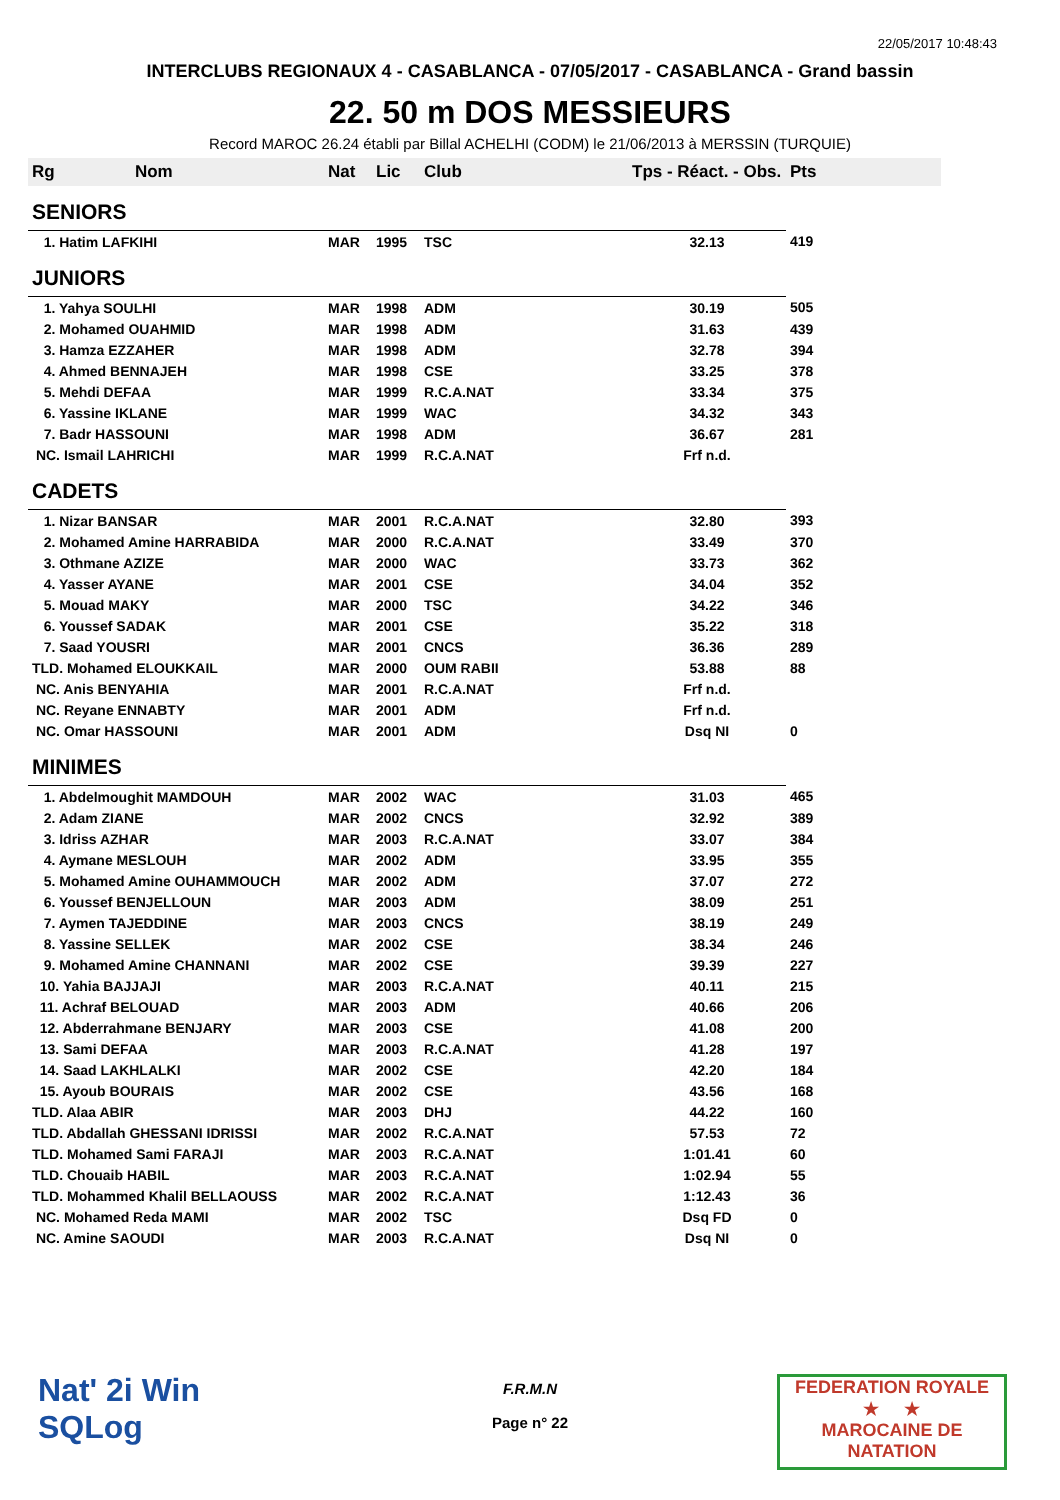22/05/2017 10:48:43
INTERCLUBS REGIONAUX 4 - CASABLANCA - 07/05/2017 - CASABLANCA - Grand bassin
22. 50 m DOS MESSIEURS
Record MAROC 26.24 établi par Billal ACHELHI (CODM) le 21/06/2013 à MERSSIN (TURQUIE)
| Rg Nom | | Nat | Lic | Club | Tps - Réact. - Obs. | Pts |
| --- | --- | --- | --- | --- | --- | --- |
| SENIORS | | | | | | |
| 1. Hatim LAFKIHI | | MAR | 1995 | TSC | 32.13 | 419 |
| JUNIORS | | | | | | |
| 1. Yahya SOULHI | | MAR | 1998 | ADM | 30.19 | 505 |
| 2. Mohamed OUAHMID | | MAR | 1998 | ADM | 31.63 | 439 |
| 3. Hamza EZZAHER | | MAR | 1998 | ADM | 32.78 | 394 |
| 4. Ahmed BENNAJEH | | MAR | 1998 | CSE | 33.25 | 378 |
| 5. Mehdi DEFAA | | MAR | 1999 | R.C.A.NAT | 33.34 | 375 |
| 6. Yassine IKLANE | | MAR | 1999 | WAC | 34.32 | 343 |
| 7. Badr HASSOUNI | | MAR | 1998 | ADM | 36.67 | 281 |
| NC. Ismail LAHRICHI | | MAR | 1999 | R.C.A.NAT | Frf n.d. | |
| CADETS | | | | | | |
| 1. Nizar BANSAR | | MAR | 2001 | R.C.A.NAT | 32.80 | 393 |
| 2. Mohamed Amine HARRABIDA | | MAR | 2000 | R.C.A.NAT | 33.49 | 370 |
| 3. Othmane AZIZE | | MAR | 2000 | WAC | 33.73 | 362 |
| 4. Yasser AYANE | | MAR | 2001 | CSE | 34.04 | 352 |
| 5. Mouad MAKY | | MAR | 2000 | TSC | 34.22 | 346 |
| 6. Youssef SADAK | | MAR | 2001 | CSE | 35.22 | 318 |
| 7. Saad YOUSRI | | MAR | 2001 | CNCS | 36.36 | 289 |
| TLD. Mohamed ELOUKKAIL | | MAR | 2000 | OUM RABII | 53.88 | 88 |
| NC. Anis BENYAHIA | | MAR | 2001 | R.C.A.NAT | Frf n.d. | |
| NC. Reyane ENNABTY | | MAR | 2001 | ADM | Frf n.d. | |
| NC. Omar HASSOUNI | | MAR | 2001 | ADM | Dsq NI | 0 |
| MINIMES | | | | | | |
| 1. Abdelmoughit MAMDOUH | | MAR | 2002 | WAC | 31.03 | 465 |
| 2. Adam ZIANE | | MAR | 2002 | CNCS | 32.92 | 389 |
| 3. Idriss AZHAR | | MAR | 2003 | R.C.A.NAT | 33.07 | 384 |
| 4. Aymane MESLOUH | | MAR | 2002 | ADM | 33.95 | 355 |
| 5. Mohamed Amine OUHAMMOUCH | | MAR | 2002 | ADM | 37.07 | 272 |
| 6. Youssef BENJELLOUN | | MAR | 2003 | ADM | 38.09 | 251 |
| 7. Aymen TAJEDDINE | | MAR | 2003 | CNCS | 38.19 | 249 |
| 8. Yassine SELLEK | | MAR | 2002 | CSE | 38.34 | 246 |
| 9. Mohamed Amine CHANNANI | | MAR | 2002 | CSE | 39.39 | 227 |
| 10. Yahia BAJJAJI | | MAR | 2003 | R.C.A.NAT | 40.11 | 215 |
| 11. Achraf BELOUAD | | MAR | 2003 | ADM | 40.66 | 206 |
| 12. Abderrahmane BENJARY | | MAR | 2003 | CSE | 41.08 | 200 |
| 13. Sami DEFAA | | MAR | 2003 | R.C.A.NAT | 41.28 | 197 |
| 14. Saad LAKHLALKI | | MAR | 2002 | CSE | 42.20 | 184 |
| 15. Ayoub BOURAIS | | MAR | 2002 | CSE | 43.56 | 168 |
| TLD. Alaa ABIR | | MAR | 2003 | DHJ | 44.22 | 160 |
| TLD. Abdallah GHESSANI IDRISSI | | MAR | 2002 | R.C.A.NAT | 57.53 | 72 |
| TLD. Mohamed Sami FARAJI | | MAR | 2003 | R.C.A.NAT | 1:01.41 | 60 |
| TLD. Chouaib HABIL | | MAR | 2003 | R.C.A.NAT | 1:02.94 | 55 |
| TLD. Mohammed Khalil BELLAOUSS | | MAR | 2002 | R.C.A.NAT | 1:12.43 | 36 |
| NC. Mohamed Reda MAMI | | MAR | 2002 | TSC | Dsq FD | 0 |
| NC. Amine SAOUDI | | MAR | 2003 | R.C.A.NAT | Dsq NI | 0 |
Nat' 2i Win
SQLog
F.R.M.N
Page n° 22
FEDERATION ROYALE
★ ★
MAROCAINE DE NATATION